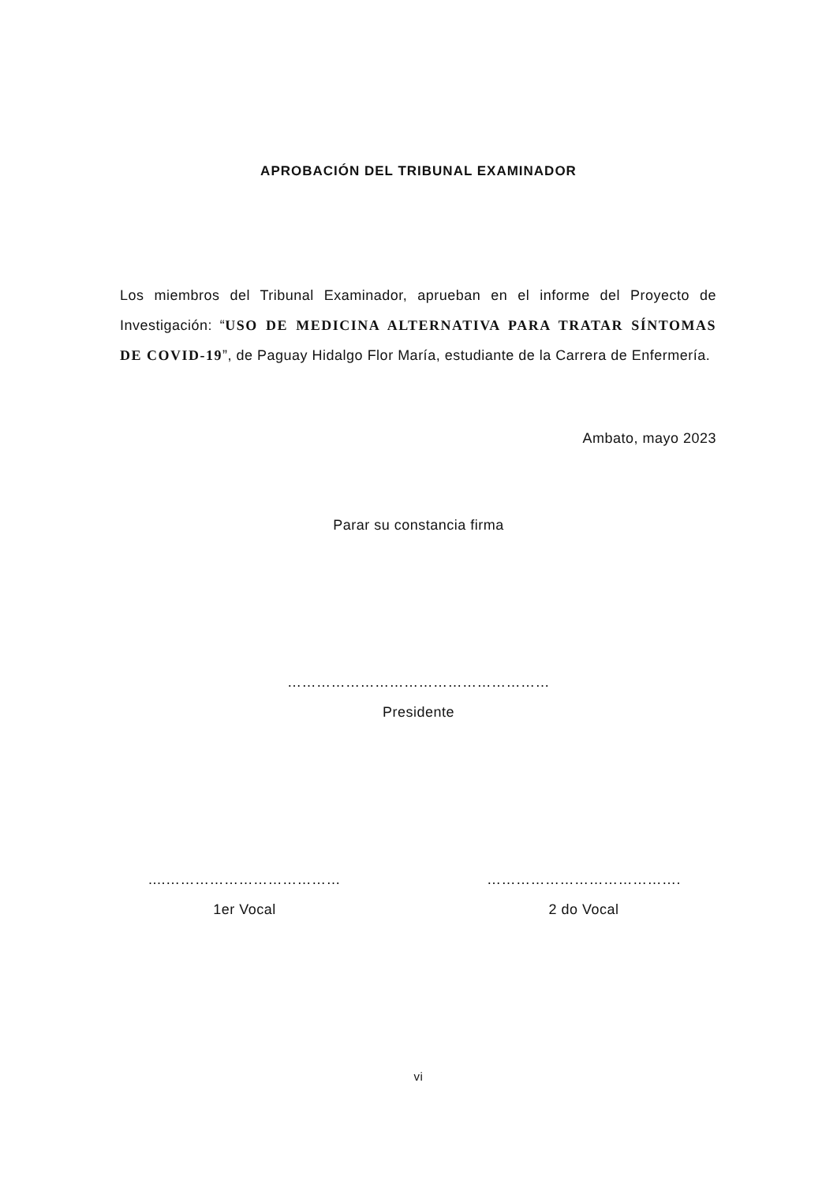APROBACIÓN DEL TRIBUNAL EXAMINADOR
Los miembros del Tribunal Examinador, aprueban en el informe del Proyecto de Investigación: “USO DE MEDICINA ALTERNATIVA PARA TRATAR SÍNTOMAS DE COVID-19”, de Paguay Hidalgo Flor María, estudiante de la Carrera de Enfermería.
Ambato, mayo 2023
Parar su constancia firma
………………………………………………
Presidente
....………………………………
1er Vocal
………………………………….
2 do Vocal
vi